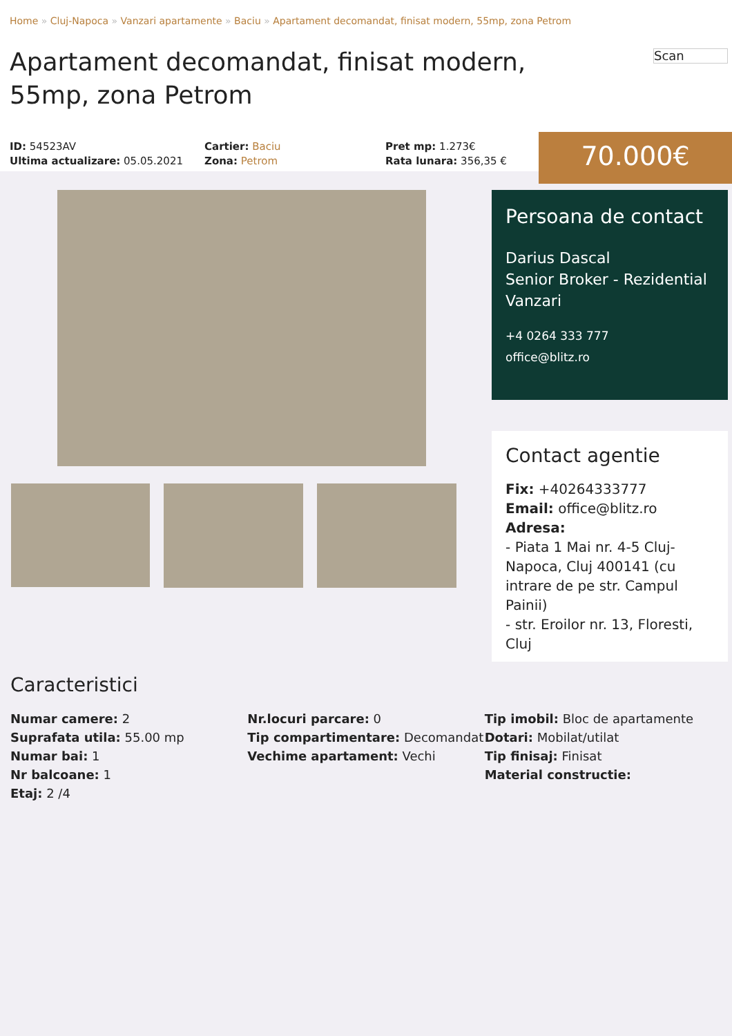Home » Cluj-Napoca » Vanzari apartamente » Baciu » Apartament decomandat, finisat modern, 55mp, zona Petrom
Scan
Apartament decomandat, finisat modern, 55mp, zona Petrom
ID: 54523AV
Ultima actualizare: 05.05.2021
Cartier: Baciu
Zona: Petrom
Pret mp: 1.273€
Rata lunara: 356,35 €
70.000€
Persoana de contact
Darius Dascal
Senior Broker - Rezidential Vanzari
+4 0264 333 777
office@blitz.ro
Contact agentie
Fix: +40264333777
Email: office@blitz.ro
Adresa:
- Piata 1 Mai nr. 4-5 Cluj-Napoca, Cluj 400141 (cu intrare de pe str. Campul Painii)
- str. Eroilor nr. 13, Floresti, Cluj
Caracteristici
Numar camere: 2
Suprafata utila: 55.00 mp
Numar bai: 1
Nr balcoane: 1
Etaj: 2 /4
Nr.locuri parcare: 0
Tip compartimentare: Decomandat
Vechime apartament: Vechi
Tip imobil: Bloc de apartamente
Dotari: Mobilat/utilat
Tip finisaj: Finisat
Material constructie: